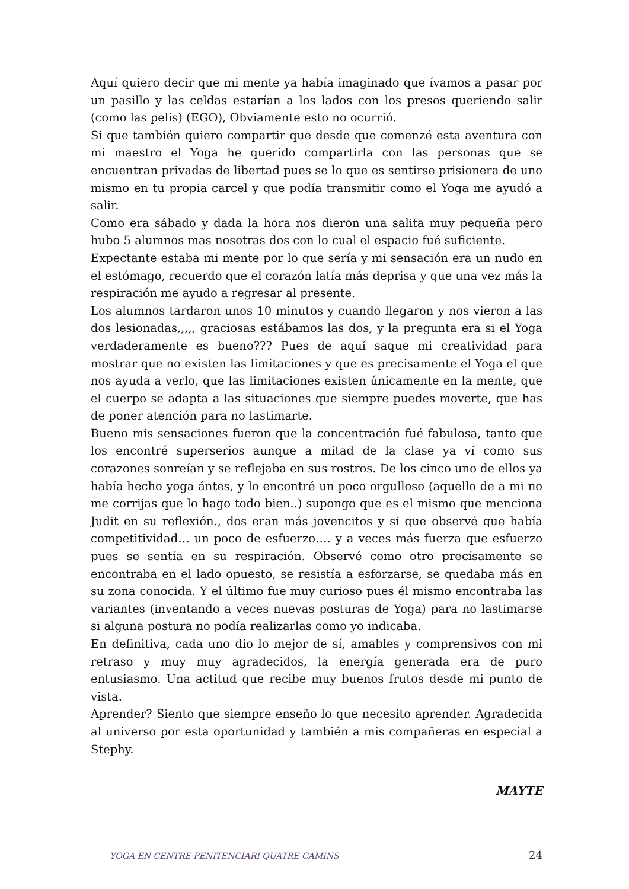Aquí quiero decir que mi mente ya había imaginado que ívamos a pasar por un pasillo y las celdas estarían a los lados con los presos queriendo salir (como las pelis) (EGO), Obviamente esto no ocurrió.
Si que también quiero compartir que desde que comenzé esta aventura con mi maestro el Yoga he querido compartirla con las personas que se encuentran privadas de libertad pues se lo que es sentirse prisionera de uno mismo en tu propia carcel y que podía transmitir como el Yoga me ayudó a salir.
Como era sábado y dada la hora nos dieron una salita muy pequeña pero hubo 5 alumnos mas nosotras dos con lo cual el espacio fué suficiente.
Expectante estaba mi mente por lo que sería y mi sensación era un nudo en el estómago, recuerdo que el corazón latía más deprisa y que una vez más la respiración me ayudo a regresar al presente.
Los alumnos tardaron unos 10 minutos y cuando llegaron y nos vieron a las dos lesionadas,,,,, graciosas estábamos las dos, y la pregunta era si el Yoga verdaderamente es bueno??? Pues de aquí saque mi creatividad para mostrar que no existen las limitaciones y que es precisamente el Yoga el que nos ayuda a verlo, que las limitaciones existen únicamente en la mente, que el cuerpo se adapta a las situaciones que siempre puedes moverte, que has de poner atención para no lastimarte.
Bueno mis sensaciones fueron que la concentración fué fabulosa, tanto que los encontré superserios aunque a mitad de la clase ya ví como sus corazones sonreían y se reflejaba en sus rostros. De los cinco uno de ellos ya había hecho yoga ántes, y lo encontré un poco orgulloso (aquello de a mi no me corrijas que lo hago todo bien..) supongo que es el mismo que menciona Judit en su reflexión., dos eran más jovencitos y si que observé que había competitividad… un poco de esfuerzo…. y a veces más fuerza que esfuerzo pues se sentía en su respiración. Observé como otro precísamente se encontraba en el lado opuesto, se resistía a esforzarse, se quedaba más en su zona conocida. Y el último fue muy curioso pues él mismo encontraba las variantes (inventando a veces nuevas posturas de Yoga) para no lastimarse si alguna postura no podía realizarlas como yo indicaba.
En definitiva, cada uno dio lo mejor de sí, amables y comprensivos con mi retraso y muy muy agradecidos, la energía generada era de puro entusiasmo. Una actitud que recibe muy buenos frutos desde mi punto de vista.
Aprender? Siento que siempre enseño lo que necesito aprender. Agradecida al universo por esta oportunidad y también a mis compañeras en especial a Stephy.
MAYTE
YOGA EN CENTRE PENITENCIARI QUATRE CAMINS 24